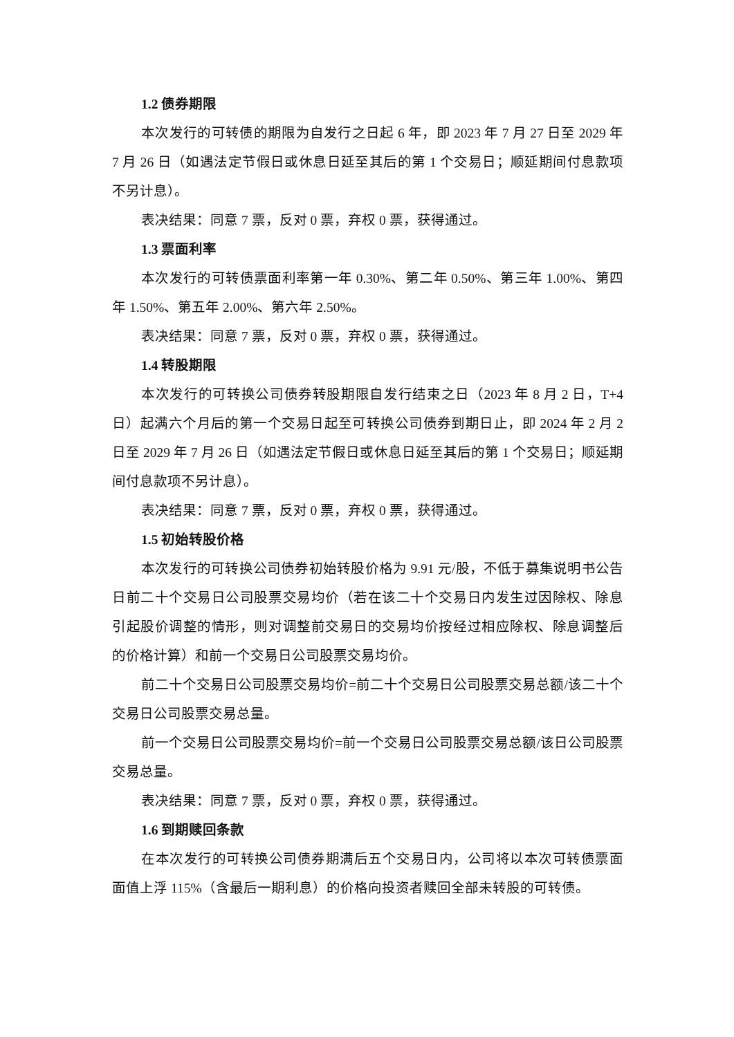1.2 债券期限
本次发行的可转债的期限为自发行之日起 6 年，即 2023 年 7 月 27 日至 2029 年 7 月 26 日（如遇法定节假日或休息日延至其后的第 1 个交易日；顺延期间付息款项不另计息）。
表决结果：同意 7 票，反对 0 票，弃权 0 票，获得通过。
1.3 票面利率
本次发行的可转债票面利率第一年 0.30%、第二年 0.50%、第三年 1.00%、第四年 1.50%、第五年 2.00%、第六年 2.50%。
表决结果：同意 7 票，反对 0 票，弃权 0 票，获得通过。
1.4 转股期限
本次发行的可转换公司债券转股期限自发行结束之日（2023 年 8 月 2 日，T+4 日）起满六个月后的第一个交易日起至可转换公司债券到期日止，即 2024 年 2 月 2 日至 2029 年 7 月 26 日（如遇法定节假日或休息日延至其后的第 1 个交易日；顺延期间付息款项不另计息）。
表决结果：同意 7 票，反对 0 票，弃权 0 票，获得通过。
1.5 初始转股价格
本次发行的可转换公司债券初始转股价格为 9.91 元/股，不低于募集说明书公告日前二十个交易日公司股票交易均价（若在该二十个交易日内发生过因除权、除息引起股价调整的情形，则对调整前交易日的交易均价按经过相应除权、除息调整后的价格计算）和前一个交易日公司股票交易均价。
前二十个交易日公司股票交易均价=前二十个交易日公司股票交易总额/该二十个交易日公司股票交易总量。
前一个交易日公司股票交易均价=前一个交易日公司股票交易总额/该日公司股票交易总量。
表决结果：同意 7 票，反对 0 票，弃权 0 票，获得通过。
1.6 到期赎回条款
在本次发行的可转换公司债券期满后五个交易日内，公司将以本次可转债票面面值上浮 115%（含最后一期利息）的价格向投资者赎回全部未转股的可转债。